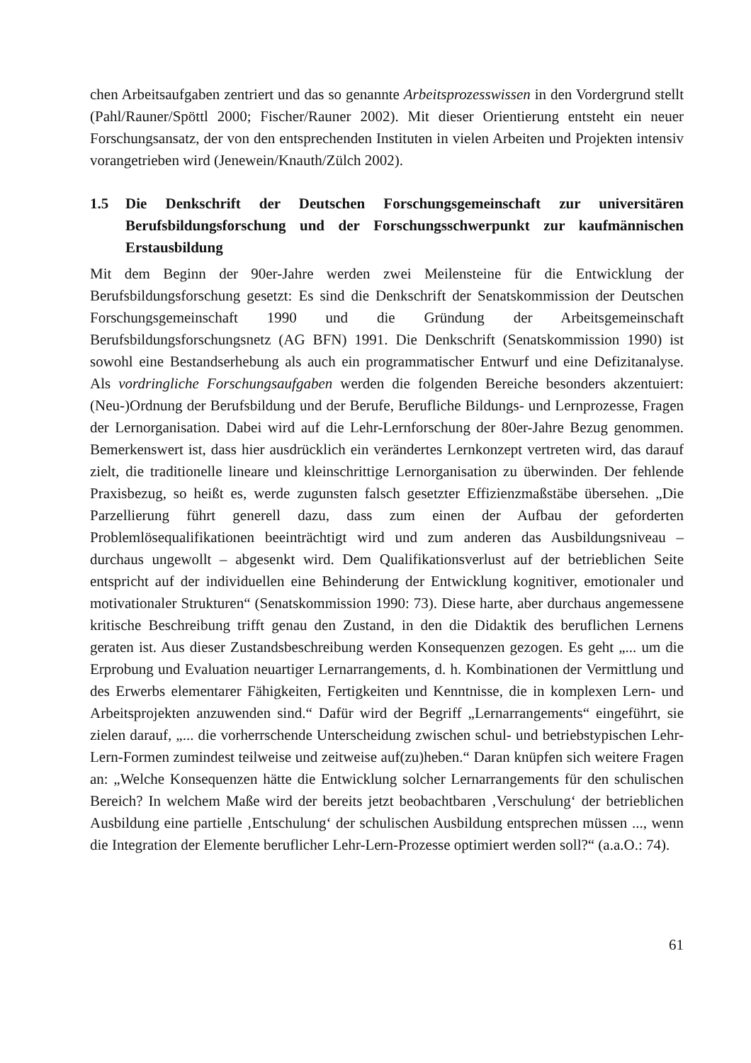chen Arbeitsaufgaben zentriert und das so genannte Arbeitsprozesswissen in den Vordergrund stellt (Pahl/Rauner/Spöttl 2000; Fischer/Rauner 2002). Mit dieser Orientierung entsteht ein neuer Forschungsansatz, der von den entsprechenden Instituten in vielen Arbeiten und Projekten intensiv vorangetrieben wird (Jenewein/Knauth/Zülch 2002).
1.5 Die Denkschrift der Deutschen Forschungsgemeinschaft zur universitären Berufsbildungsforschung und der Forschungsschwerpunkt zur kaufmännischen Erstausbildung
Mit dem Beginn der 90er-Jahre werden zwei Meilensteine für die Entwicklung der Berufsbildungsforschung gesetzt: Es sind die Denkschrift der Senatskommission der Deutschen Forschungsgemeinschaft 1990 und die Gründung der Arbeitsgemeinschaft Berufsbildungsforschungsnetz (AG BFN) 1991. Die Denkschrift (Senatskommission 1990) ist sowohl eine Bestandserhebung als auch ein programmatischer Entwurf und eine Defizitanalyse. Als vordringliche Forschungsaufgaben werden die folgenden Bereiche besonders akzentuiert: (Neu-)Ordnung der Berufsbildung und der Berufe, Berufliche Bildungs- und Lernprozesse, Fragen der Lernorganisation. Dabei wird auf die Lehr-Lernforschung der 80er-Jahre Bezug genommen. Bemerkenswert ist, dass hier ausdrücklich ein verändertes Lernkonzept vertreten wird, das darauf zielt, die traditionelle lineare und kleinschrittige Lernorganisation zu überwinden. Der fehlende Praxisbezug, so heißt es, werde zugunsten falsch gesetzter Effizienzmaßstäbe übersehen. „Die Parzellierung führt generell dazu, dass zum einen der Aufbau der geforderten Problemlösequalifikationen beeinträchtigt wird und zum anderen das Ausbildungsniveau – durchaus ungewollt – abgesenkt wird. Dem Qualifikationsverlust auf der betrieblichen Seite entspricht auf der individuellen eine Behinderung der Entwicklung kognitiver, emotionaler und motivationaler Strukturen“ (Senatskommission 1990: 73). Diese harte, aber durchaus angemessene kritische Beschreibung trifft genau den Zustand, in den die Didaktik des beruflichen Lernens geraten ist. Aus dieser Zustandsbeschreibung werden Konsequenzen gezogen. Es geht „... um die Erprobung und Evaluation neuartiger Lernarrangements, d. h. Kombinationen der Vermittlung und des Erwerbs elementarer Fähigkeiten, Fertigkeiten und Kenntnisse, die in komplexen Lern- und Arbeitsprojekten anzuwenden sind.“ Dafür wird der Begriff „Lernarrangements“ eingeführt, sie zielen darauf, „... die vorherrschende Unterscheidung zwischen schul- und betriebstypischen Lehr-Lern-Formen zumindest teilweise und zeitweise auf(zu)heben.“ Daran knüpfen sich weitere Fragen an: „Welche Konsequenzen hätte die Entwicklung solcher Lernarrangements für den schulischen Bereich? In welchem Maße wird der bereits jetzt beobachtbaren ‚Verschulung‘ der betrieblichen Ausbildung eine partielle ‚Entschulung‘ der schulischen Ausbildung entsprechen müssen ..., wenn die Integration der Elemente beruflicher Lehr-Lern-Prozesse optimiert werden soll?“ (a.a.O.: 74).
61